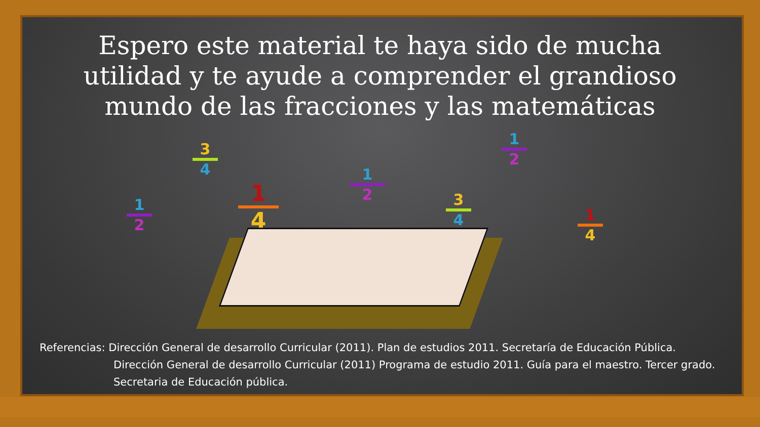Espero este material te haya sido de mucha utilidad y te ayude a comprender el grandioso mundo de las fracciones y las matemáticas
3
4
1
2
1
4
1
2
3
4
1
2
1
4
Referencias: Dirección General de desarrollo Curricular (2011). Plan de estudios 2011. Secretaría de Educación Pública.
Dirección General de desarrollo Curricular (2011) Programa de estudio 2011. Guía para el maestro. Tercer grado. Secretaria de Educación pública.